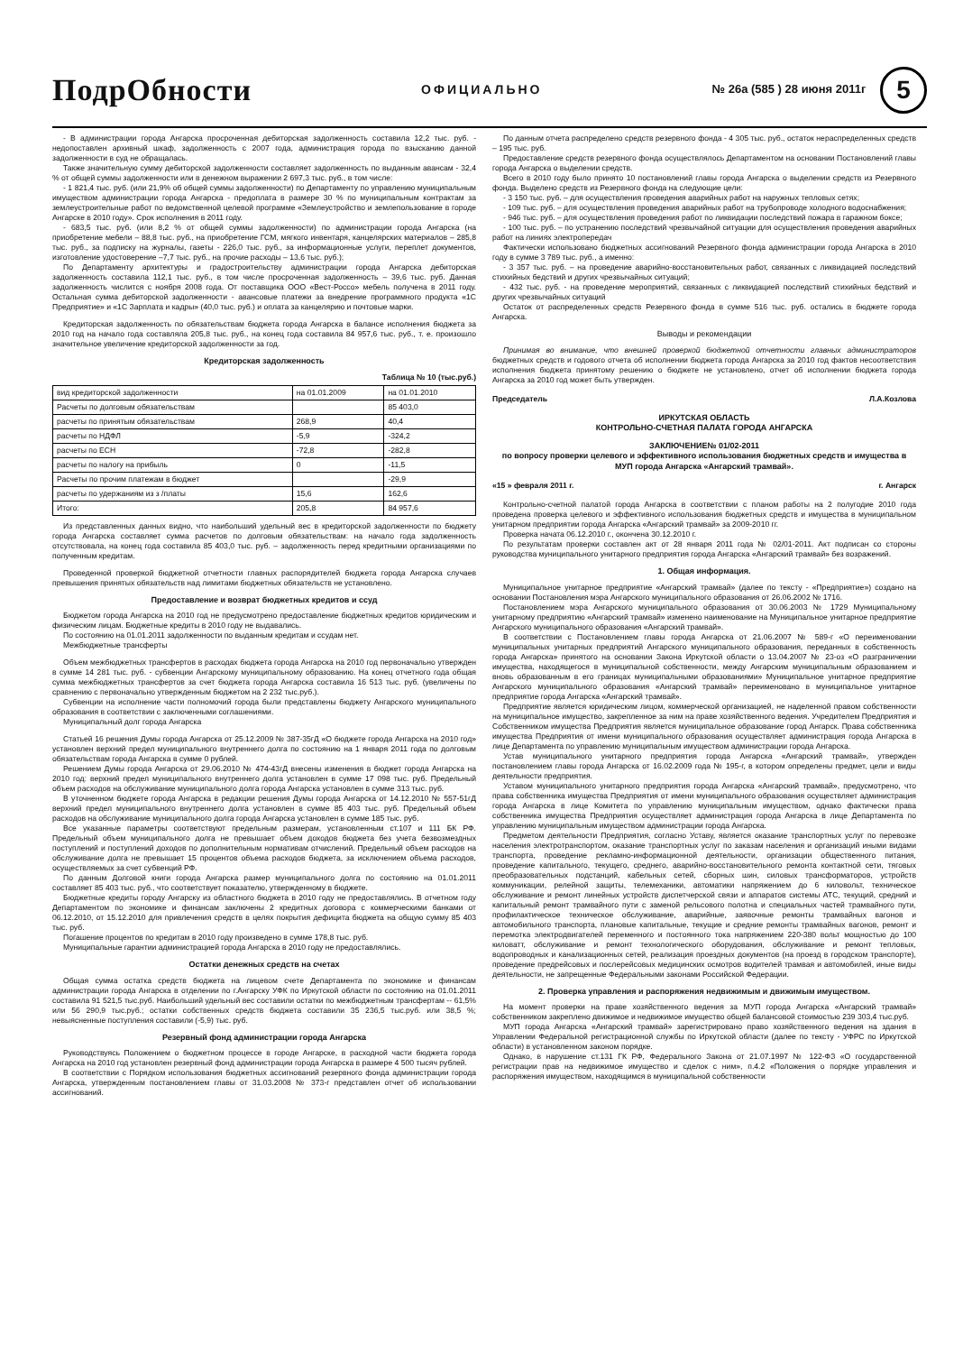ПодрОбности
ОФИЦИАЛЬНО № 26а (585 ) 28 июня 2011г 5
- В администрации города Ангарска просроченная дебиторская задолженность составила 12,2 тыс. руб. - недопоставлен архивный шкаф, задолженность с 2007 года, администрация города по взысканию данной задолженности в суд не обращалась.
Также значительную сумму дебиторской задолженности составляет задолженность по выданным авансам - 32,4 % от общей суммы задолженности или в денежном выражении 2 697,3 тыс. руб., в том числе:
- 1 821,4 тыс. руб. (или 21,9% об общей суммы задолженности) по Департаменту по управлению муниципальным имуществом администрации города Ангарска - предоплата в размере 30 % по муниципальным контрактам за землеустроительные работ по ведомственной целевой программе «Землеустройство и землепользование в городе Ангарске в 2010 году». Срок исполнения в 2011 году.
- 683,5 тыс. руб. (или 8,2 % от общей суммы задолженности) по администрации города Ангарска (на приобретение мебели – 88,8 тыс. руб., на приобретение ГСМ, мягкого инвентаря, канцелярских материалов – 285,8 тыс. руб., за подписку на журналы, газеты - 226,0 тыс. руб., за информационные услуги, переплет документов, изготовление удостоверение –7,7 тыс. руб., на прочие расходы – 13,6 тыс. руб.);
По Департаменту архитектуры и градостроительству администрации города Ангарска дебиторская задолженность составила 112,1 тыс. руб., в том числе просроченная задолженность – 39,6 тыс. руб. Данная задолженность числится с ноября 2008 года. От поставщика ООО «Вест-Россо» мебель получена в 2011 году. Остальная сумма дебиторской задолженности - авансовые платежи за внедрение программного продукта «1С Предприятие» и «1С Зарплата и кадры» (40,0 тыс. руб.) и оплата за канцелярию и почтовые марки.
Кредиторская задолженность по обязательствам бюджета города Ангарска в балансе исполнения бюджета за 2010 год на начало года составляла 205,8 тыс. руб., на конец года составила 84 957,6 тыс. руб., т. е. произошло значительное увеличение кредиторской задолженности за год.
Кредиторская задолженность
Таблица № 10 (тыс.руб.)
| вид кредиторской задолженности | на 01.01.2009 | на 01.01.2010 |
| Расчеты по долговым обязательствам | | 85 403,0 |
| расчеты по принятым обязательствам | 268,9 | 40,4 |
| расчеты по НДФЛ | -5,9 | -324,2 |
| расчеты по ЕСН | -72,8 | -282,8 |
| расчеты по налогу на прибыль | 0 | -11,5 |
| Расчеты по прочим платежам в бюджет | | -29,9 |
| расчеты по удержаниям из з /платы | 15,6 | 162,6 |
| Итого: | 205,8 | 84 957,6 |
Из представленных данных видно, что наибольший удельный вес в кредиторской задолженности по бюджету города Ангарска составляет сумма расчетов по долговым обязательствам: на начало года задолженность отсутствовала, на конец года составила 85 403,0 тыс. руб. – задолженность перед кредитными организациями по полученным кредитам.
Проведенной проверкой бюджетной отчетности главных распорядителей бюджета города Ангарска случаев превышения принятых обязательств над лимитами бюджетных обязательств не установлено.
Предоставление и возврат бюджетных кредитов и ссуд
Бюджетом города Ангарска на 2010 год не предусмотрено предоставление бюджетных кредитов юридическим и физическим лицам. Бюджетные кредиты в 2010 году не выдавались.
По состоянию на 01.01.2011 задолженности по выданным кредитам и ссудам нет.
Межбюджетные трансферты
Объем межбюджетных трансфертов в расходах бюджета города Ангарска на 2010 год первоначально утвержден в сумме 14 281 тыс. руб. - субвенции Ангарскому муниципальному образованию. На конец отчетного года общая сумма межбюджетных трансфертов за счет бюджета города Ангарска составила 16 513 тыс. руб. (увеличены по сравнению с первоначально утвержденным бюджетом на 2 232 тыс.руб.).
Субвенции на исполнение части полномочий города были представлены бюджету Ангарского муниципального образования в соответствии с заключенными соглашениями.
Муниципальный долг города Ангарска
Статьей 16 решения Думы города Ангарска от 25.12.2009 № 387-35гД «О бюджете города Ангарска на 2010 год» установлен верхний предел муниципального внутреннего долга по состоянию на 1 января 2011 года по долговым обязательствам города Ангарска в сумме 0 рублей.
Решением Думы города Ангарска от 29.06.2010 № 474-43гД внесены изменения в бюджет города Ангарска на 2010 год: верхний предел муниципального внутреннего долга установлен в сумме 17 098 тыс. руб. Предельный объем расходов на обслуживание муниципального долга города Ангарска установлен в сумме 313 тыс. руб.
В уточненном бюджете города Ангарска в редакции решения Думы города Ангарска от 14.12.2010 № 557-51гД верхний предел муниципального внутреннего долга установлен в сумме 85 403 тыс. руб. Предельный объем расходов на обслуживание муниципального долга города Ангарска установлен в сумме 185 тыс. руб.
Все указанные параметры соответствуют предельным размерам, установленным ст.107 и 111 БК РФ. Предельный объем муниципального долга не превышает объем доходов бюджета без учета безвозмездных поступлений и поступлений доходов по дополнительным нормативам отчислений. Предельный объем расходов на обслуживание долга не превышает 15 процентов объема расходов бюджета, за исключением объема расходов, осуществляемых за счет субвенций РФ.
По данным Долговой книги города Ангарска размер муниципального долга по состоянию на 01.01.2011 составляет 85 403 тыс. руб., что соответствует показателю, утвержденному в бюджете.
Бюджетные кредиты городу Ангарску из областного бюджета в 2010 году не предоставлялись. В отчетном году Департаментом по экономике и финансам заключены 2 кредитных договора с коммерческими банками от 06.12.2010, от 15.12.2010 для привлечения средств в целях покрытия дефицита бюджета на общую сумму 85 403 тыс. руб.
Погашение процентов по кредитам в 2010 году произведено в сумме 178,8 тыс. руб.
Муниципальные гарантии администрацией города Ангарска в 2010 году не предоставлялись.
Остатки денежных средств на счетах
Общая сумма остатка средств бюджета на лицевом счете Департамента по экономике и финансам администрации города Ангарска в отделении по г.Ангарску УФК по Иркутской области по состоянию на 01.01.2011 составила 91 521,5 тыс.руб. Наибольший удельный вес составили остатки по межбюджетным трансфертам -- 61,5% или 56 290,9 тыс.руб.; остатки собственных средств бюджета составили 35 236,5 тыс.руб. или 38,5 %; невыясненные поступления составили (-5,9) тыс. руб.
Резервный фонд администрации города Ангарска
Руководствуясь Положением о бюджетном процессе в городе Ангарске, в расходной части бюджета города Ангарска на 2010 год установлен резервный фонд администрации города Ангарска в размере 4 500 тысяч рублей.
В соответствии с Порядком использования бюджетных ассигнований резервного фонда администрации города Ангарска, утвержденным постановлением главы от 31.03.2008 № 373-г представлен отчет об использовании ассигнований.
По данным отчета распределено средств резервного фонда - 4 305 тыс. руб., остаток нераспределенных средств – 195 тыс. руб.
Предоставление средств резервного фонда осуществлялось Департаментом на основании Постановлений главы города Ангарска о выделении средств.
Всего в 2010 году было принято 10 постановлений главы города Ангарска о выделении средств из Резервного фонда. Выделено средств из Резервного фонда на следующие цели:
- 3 150 тыс. руб. – для осуществления проведения аварийных работ на наружных тепловых сетях;
- 109 тыс. руб. – для осуществления проведения аварийных работ на трубопроводе холодного водоснабжения;
- 946 тыс. руб. – для осуществления проведения работ по ликвидации последствий пожара в гаражном боксе;
- 100 тыс. руб. – по устранению последствий чрезвычайной ситуации для осуществления проведения аварийных работ на линиях электропередач
Фактически использовано бюджетных ассигнований Резервного фонда администрации города Ангарска в 2010 году в сумме 3 789 тыс. руб., а именно:
- 3 357 тыс. руб. – на проведение аварийно-восстановительных работ, связанных с ликвидацией последствий стихийных бедствий и других чрезвычайных ситуаций;
- 432 тыс. руб. - на проведение мероприятий, связанных с ликвидацией последствий стихийных бедствий и других чрезвычайных ситуаций
Остаток от распределенных средств Резервного фонда в сумме 516 тыс. руб. остались в бюджете города Ангарска.
Выводы и рекомендации
Принимая во внимание, что внешней проверкой бюджетной отчетности главных администраторов бюджетных средств и годового отчета об исполнении бюджета города Ангарска за 2010 год фактов несоответствия исполнения бюджета принятому решению о бюджете не установлено, отчет об исполнении бюджета города Ангарска за 2010 год может быть утвержден.
Председатель Л.А.Козлова
ИРКУТСКАЯ ОБЛАСТЬ
КОНТРОЛЬНО-СЧЕТНАЯ ПАЛАТА ГОРОДА АНГАРСКА
ЗАКЛЮЧЕНИЕ№ 01/02-2011
по вопросу проверки целевого и эффективного использования бюджетных средств и имущества в МУП города Ангарска «Ангарский трамвай».
«15 » февраля 2011 г. г. Ангарск
Контрольно-счетной палатой города Ангарска в соответствии с планом работы на 2 полугодие 2010 года проведена проверка целевого и эффективного использования бюджетных средств и имущества в муниципальном унитарном предприятии города Ангарска «Ангарский трамвай» за 2009-2010 гг.
Проверка начата 06.12.2010 г., окончена 30.12.2010 г.
По результатам проверки составлен акт от 28 января 2011 года № 02/01-2011. Акт подписан со стороны руководства муниципального унитарного предприятия города Ангарска «Ангарский трамвай» без возражений.
1. Общая информация.
Муниципальное унитарное предприятие «Ангарский трамвай» (далее по тексту - «Предприятие») создано на основании Постановления мэра Ангарского муниципального образования от 26.06.2002 № 1716.
Постановлением мэра Ангарского муниципального образования от 30.06.2003 № 1729 Муниципальному унитарному предприятию «Ангарский трамвай» изменено наименование на Муниципальное унитарное предприятие Ангарского муниципального образования «Ангарский трамвай».
В соответствии с Постановлением главы города Ангарска от 21.06.2007 № 589-г «О переименовании муниципальных унитарных предприятий Ангарского муниципального образования, переданных в собственность города Ангарска» принятого на основании Закона Иркутской области о 13.04.2007 № 23-оз «О разграничении имущества, находящегося в муниципальной собственности, между Ангарским муниципальным образованием и вновь образованным в его границах муниципальными образованиями» Муниципальное унитарное предприятие Ангарского муниципального образования «Ангарский трамвай» переименовано в муниципальное унитарное предприятие города Ангарска «Ангарский трамвай».
Предприятие является юридическим лицом, коммерческой организацией, не наделенной правом собственности на муниципальное имущество, закрепленное за ним на праве хозяйственного ведения. Учредителем Предприятия и Собственником имущества Предприятия является муниципальное образование город Ангарск. Права собственника имущества Предприятия от имени муниципального образования осуществляет администрация города Ангарска в лице Департамента по управлению муниципальным имуществом администрации города Ангарска.
Устав муниципального унитарного предприятия города Ангарска «Ангарский трамвай», утвержден постановлением главы города Ангарска от 16.02.2009 года № 195-г, в котором определены предмет, цели и виды деятельности предприятия.
Уставом муниципального унитарного предприятия города Ангарска «Ангарский трамвай», предусмотрено, что права собственника имущества Предприятия от имени муниципального образования осуществляет администрация города Ангарска в лице Комитета по управлению муниципальным имуществом, однако фактически права собственника имущества Предприятия осуществляет администрация города Ангарска в лице Департамента по управлению муниципальным имуществом администрации города Ангарска.
Предметом деятельности Предприятия, согласно Уставу, является оказание транспортных услуг по перевозке населения электротранспортом, оказание транспортных услуг по заказам населения и организаций иными видами транспорта, проведение рекламно-информационной деятельности, организации общественного питания, проведение капитального, текущего, среднего, аварийно-восстановительного ремонта контактной сети, тяговых преобразовательных подстанций, кабельных сетей, сборных шин, силовых трансформаторов, устройств коммуникации, релейной защиты, телемеханики, автоматики напряжением до 6 киловольт, техническое обслуживание и ремонт линейных устройств диспетчерской связи и аппаратов системы АТС, текущий, средний и капитальный ремонт трамвайного пути с заменой рельсового полотна и специальных частей трамвайного пути, профилактическое техническое обслуживание, аварийные, заявочные ремонты трамвайных вагонов и автомобильного транспорта, плановые капитальные, текущие и средние ремонты трамвайных вагонов, ремонт и перемотка электродвигателей переменного и постоянного тока напряжением 220-380 вольт мощностью до 100 киловатт, обслуживание и ремонт технологического оборудования, обслуживание и ремонт тепловых, водопроводных и канализационных сетей, реализация проездных документов (на проезд в городском транспорте), проведение предрейсовых и послерейсовых медицинских осмотров водителей трамвая и автомобилей, иные виды деятельности, не запрещенные Федеральными законами Российской Федерации.
2. Проверка управления и распоряжения недвижимым и движимым имуществом.
На момент проверки на праве хозяйственного ведения за МУП города Ангарска «Ангарский трамвай» собственником закреплено движимое и недвижимое имущество общей балансовой стоимостью 239 303,4 тыс.руб.
МУП города Ангарска «Ангарский трамвай» зарегистрировано право хозяйственного ведения на здания в Управлении Федеральной регистрационной службы по Иркутской области (далее по тексту - УФРС по Иркутской области) в установленном законом порядке.
Однако, в нарушение ст.131 ГК РФ, Федерального Закона от 21.07.1997 № 122-ФЗ «О государственной регистрации прав на недвижимое имущество и сделок с ним», п.4.2 «Положения о порядке управления и распоряжения имуществом, находящимся в муниципальной собственности